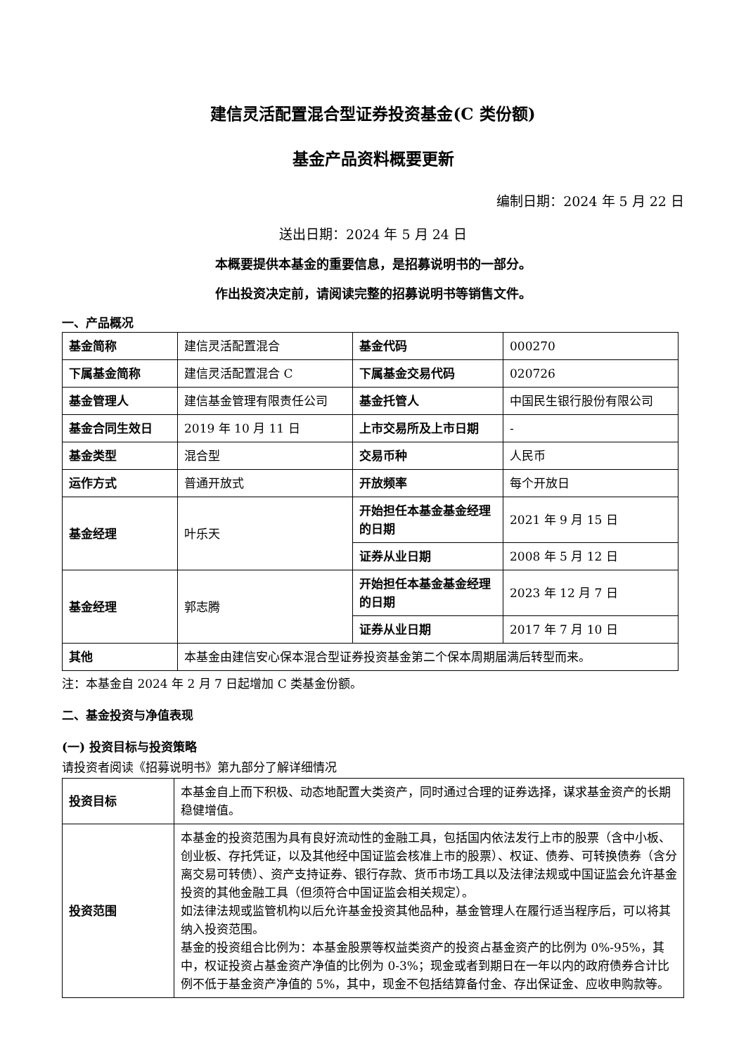建信灵活配置混合型证券投资基金(C 类份额)
基金产品资料概要更新
编制日期：2024 年 5 月 22 日
送出日期：2024 年 5 月 24 日
本概要提供本基金的重要信息，是招募说明书的一部分。
作出投资决定前，请阅读完整的招募说明书等销售文件。
一、产品概况
| 基金简称 | 建信灵活配置混合 | 基金代码 | 000270 |
| 下属基金简称 | 建信灵活配置混合 C | 下属基金交易代码 | 020726 |
| 基金管理人 | 建信基金管理有限责任公司 | 基金托管人 | 中国民生银行股份有限公司 |
| 基金合同生效日 | 2019 年 10 月 11 日 | 上市交易所及上市日期 | - |
| 基金类型 | 混合型 | 交易币种 | 人民币 |
| 运作方式 | 普通开放式 | 开放频率 | 每个开放日 |
| 基金经理 | 叶乐天 | 开始担任本基金基金经理的日期 | 2021 年 9 月 15 日 |
| | | 证券从业日期 | 2008 年 5 月 12 日 |
| 基金经理 | 郭志腾 | 开始担任本基金基金经理的日期 | 2023 年 12 月 7 日 |
| | | 证券从业日期 | 2017 年 7 月 10 日 |
| 其他 | 本基金由建信安心保本混合型证券投资基金第二个保本周期届满后转型而来。 | | |
注：本基金自 2024 年 2 月 7 日起增加 C 类基金份额。
二、基金投资与净值表现
(一) 投资目标与投资策略
请投资者阅读《招募说明书》第九部分了解详细情况
| 投资目标 | 本基金自上而下积极、动态地配置大类资产，同时通过合理的证券选择，谋求基金资产的长期稳健增值。 |
| 投资范围 | 本基金的投资范围为具有良好流动性的金融工具，包括国内依法发行上市的股票（含中小板、创业板、存托凭证，以及其他经中国证监会核准上市的股票）、权证、债券、可转换债券（含分离交易可转债）、资产支持证券、银行存款、货币市场工具以及法律法规或中国证监会允许基金投资的其他金融工具（但须符合中国证监会相关规定）。 如法律法规或监管机构以后允许基金投资其他品种，基金管理人在履行适当程序后，可以将其纳入投资范围。 基金的投资组合比例为：本基金股票等权益类资产的投资占基金资产的比例为 0%-95%，其中，权证投资占基金资产净值的比例为 0-3%；现金或者到期日在一年以内的政府债券合计比例不低于基金资产净值的 5%，其中，现金不包括结算备付金、存出保证金、应收申购款等。 |